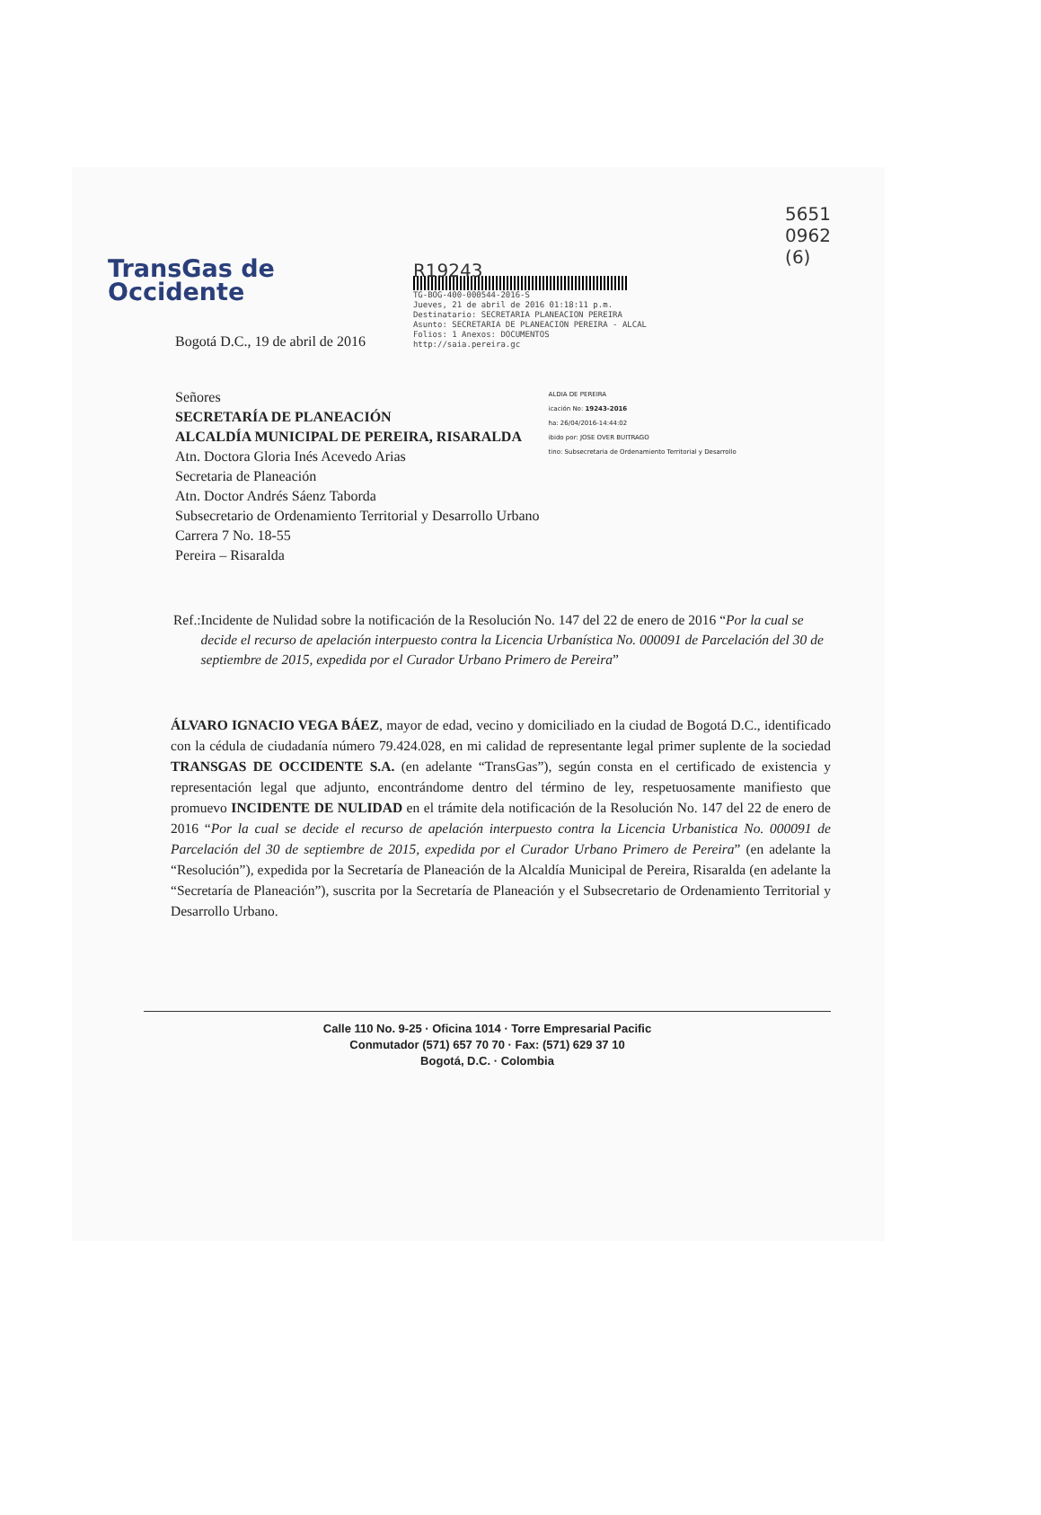TransGas de
Occidente
R19243
TG-BOG-400-000544-2016-S
Jueves, 21 de abril de 2016 01:18:11 p.m.
Destinatario: SECRETARIA PLANEACION PEREIRA
Asunto: SECRETARIA DE PLANEACION PEREIRA - ALCAL
Folios: 1 Anexos: DOCUMENTOS
http://saia.pereira.gc
5651
0962
(6)
Bogotá D.C., 19 de abril de 2016
Señores
SECRETARÍA DE PLANEACIÓN
ALCALDÍA MUNICIPAL DE PEREIRA, RISARALDA
Atn. Doctora Gloria Inés Acevedo Arias
Secretaria de Planeación
Atn. Doctor Andrés Sáenz Taborda
Subsecretario de Ordenamiento Territorial y Desarrollo Urbano
Carrera 7 No. 18-55
Pereira – Risaralda
ALDIA DE PEREIRA
icación No: 19243-2016
ha: 26/04/2016-14:44:02
ibido por: JOSE OVER BUITRAGO
tino: Subsecretaria de Ordenamiento Territorial y Desarrollo
Ref.: Incidente de Nulidad sobre la notificación de la Resolución No. 147 del 22 de enero de 2016 “Por la cual se decide el recurso de apelación interpuesto contra la Licencia Urbanística No. 000091 de Parcelación del 30 de septiembre de 2015, expedida por el Curador Urbano Primero de Pereira”
ÁLVARO IGNACIO VEGA BÁEZ, mayor de edad, vecino y domiciliado en la ciudad de Bogotá D.C., identificado con la cédula de ciudadanía número 79.424.028, en mi calidad de representante legal primer suplente de la sociedad TRANSGAS DE OCCIDENTE S.A. (en adelante “TransGas”), según consta en el certificado de existencia y representación legal que adjunto, encontrándome dentro del término de ley, respetuosamente manifiesto que promuevo INCIDENTE DE NULIDAD en el trámite dela notificación de la Resolución No. 147 del 22 de enero de 2016 “Por la cual se decide el recurso de apelación interpuesto contra la Licencia Urbanistica No. 000091 de Parcelación del 30 de septiembre de 2015, expedida por el Curador Urbano Primero de Pereira” (en adelante la “Resolución”), expedida por la Secretaría de Planeación de la Alcaldía Municipal de Pereira, Risaralda (en adelante la “Secretaría de Planeación”), suscrita por la Secretaría de Planeación y el Subsecretario de Ordenamiento Territorial y Desarrollo Urbano.
Calle 110 No. 9-25 · Oficina 1014 · Torre Empresarial Pacific
Conmutador (571) 657 70 70 · Fax: (571) 629 37 10
Bogotá, D.C. · Colombia